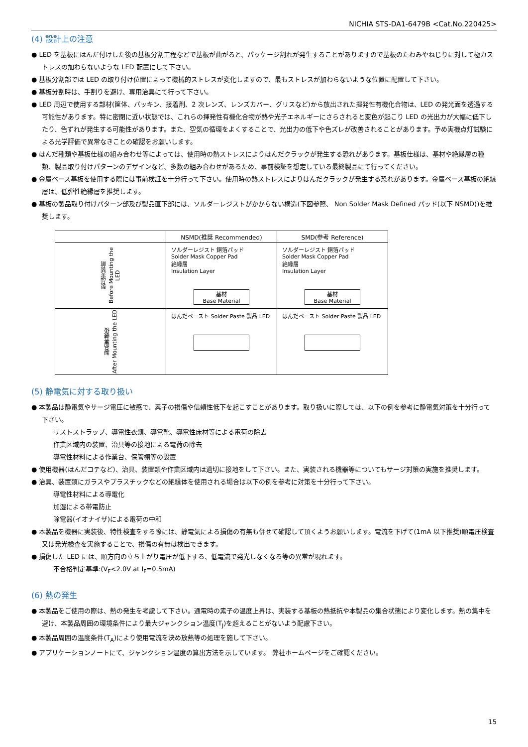NICHIA STS-DA1-6479B <Cat.No.220425>
(4) 設計上の注意
● LED を基板にはんだ付けした後の基板分割工程などで基板が曲がると、パッケージ割れが発生することがありますので基板のたわみやねじりに対して極カストレスの加わらないような LED 配置にして下さい。
● 基板分割部では LED の取り付け位置によって機械的ストレスが変化しますので、最もストレスが加わらないような位置に配置して下さい。
● 基板分割時は、手割りを避け、専用治具にて行って下さい。
● LED 周辺で使用する部材(筐体、パッキン、接着剤、2 次レンズ、レンズカバー、グリスなど)から放出された揮発性有機化合物は、LED の発光面を透過する可能性があります。特に密閉に近い状態では、これらの揮発性有機化合物が熱や光子エネルギーにさらされると変色が起こり LED の光出力が大幅に低下したり、色ずれが発生する可能性があります。また、空気の循環をよくすることで、光出力の低下や色ズレが改善されることがあります。予め実機点灯試験による光学評価で異常なきことの確認をお願いします。
● はんだ種類や基板仕様の組み合わせ等によっては、使用時の熱ストレスによりはんだクラックが発生する恐れがあります。基板仕様は、基材や絶縁層の種類、製品取り付けパターンのデザインなど、多数の組み合わせがあるため、事前検証を想定している最終製品にて行ってください。
● 金属ベース基板を使用する際には事前検証を十分行って下さい。使用時の熱ストレスによりはんだクラックが発生する恐れがあります。金属ベース基板の絶縁層は、低弾性絶縁層を推奨します。
● 基板の製品取り付けパターン部及び製品直下部には、ソルダーレジストがかからない構造(下図参照、 Non Solder Mask Defined パッド(以下 NSMD))を推奨します。
| | NSMD(推奨 Recommended) | SMD(参考 Reference) |
| --- | --- | --- |
| 製品実装前 Before Mounting the LED | ソルダーレジスト 銅箔パッド Solder Mask Copper Pad 絶縁層 Insulation Layer 基材 Base Material | ソルダーレジスト 銅箔パッド Solder Mask Copper Pad 絶縁層 Insulation Layer 基材 Base Material |
| 製品実装後 After Mounting the LED | はんだペースト Solder Paste 製品 LED | はんだペースト Solder Paste 製品 LED |
(5) 静電気に対する取り扱い
● 本製品は静電気やサージ電圧に敏感で、素子の損傷や信頼性低下を起こすことがあります。取り扱いに際しては、以下の例を参考に静電気対策を十分行って下さい。
リストストラップ、導電性衣類、導電靴、導電性床材等による電荷の除去
作業区域内の装置、治具等の接地による電荷の除去
導電性材料による作業台、保管棚等の設置
● 使用機器(はんだコテなど)、治具、装置類や作業区域内は適切に接地をして下さい。また、実装される機器等についてもサージ対策の実施を推奨します。
● 治具、装置類にガラスやプラスチックなどの絶縁体を使用される場合は以下の例を参考に対策を十分行って下さい。
導電性材料による導電化
加湿による帯電防止
除電器(イオナイザ)による電荷の中和
● 本製品を機器に実装後、特性検査をする際には、静電気による損傷の有無も併せて確認して頂くようお願いします。電流を下げて(1mA 以下推奨)順電圧検査又は発光検査を実施することで、損傷の有無は検出できます。
● 損傷した LED には、順方向の立ち上がり電圧が低下する、低電流で発光しなくなる等の異常が現れます。
不合格判定基準:(V<sub>F</sub><2.0V at I<sub>F</sub>=0.5mA)
(6) 熱の発生
● 本製品をご使用の際は、熱の発生を考慮して下さい。通電時の素子の温度上昇は、実装する基板の熱抵抗や本製品の集合状態により変化します。熱の集中を避け、本製品周囲の環境条件により最大ジャンクション温度(T<sub>J</sub>)を超えることがないよう配慮下さい。
● 本製品周囲の温度条件(T<sub>A</sub>)により使用電流を決め放熱等の処理を施して下さい。
● アプリケーションノートにて、ジャンクション温度の算出方法を示しています。 弊社ホームページをご確認ください。
15